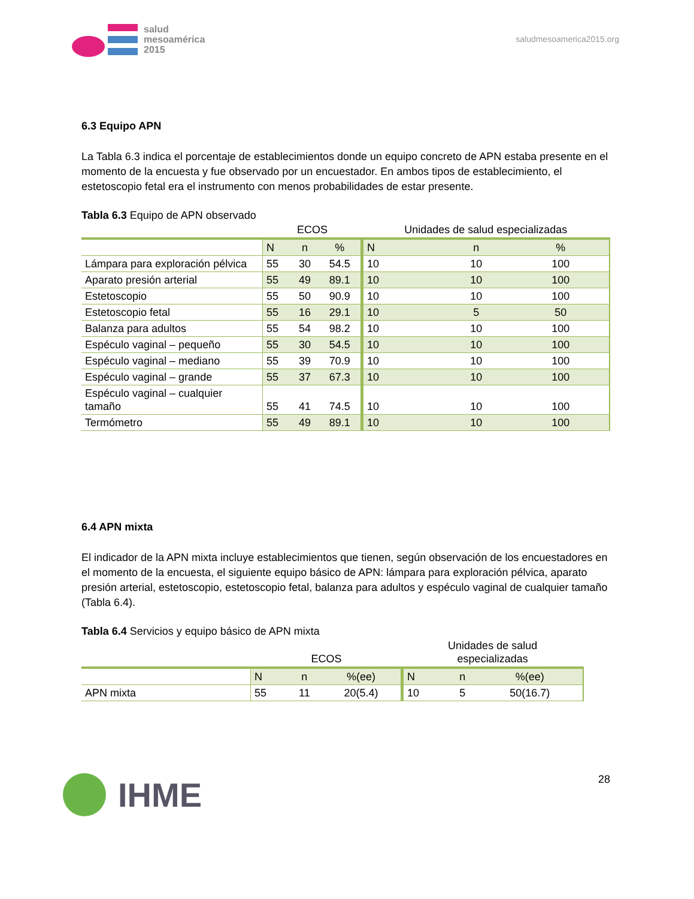salud
mesoamérica
2015
saludmesoamerica2015.org
6.3 Equipo APN
La Tabla 6.3 indica el porcentaje de establecimientos donde un equipo concreto de APN estaba presente en el momento de la encuesta y fue observado por un encuestador. En ambos tipos de establecimiento, el estetoscopio fetal era el instrumento con menos probabilidades de estar presente.
Tabla 6.3 Equipo de APN observado
| | ECOS | | | Unidades de salud especializadas | | |
| | N | n | % | N | n | % |
| Lámpara para exploración pélvica | 55 | 30 | 54.5 | 10 | 10 | 100 |
| Aparato presión arterial | 55 | 49 | 89.1 | 10 | 10 | 100 |
| Estetoscopio | 55 | 50 | 90.9 | 10 | 10 | 100 |
| Estetoscopio fetal | 55 | 16 | 29.1 | 10 | 5 | 50 |
| Balanza para adultos | 55 | 54 | 98.2 | 10 | 10 | 100 |
| Espéculo vaginal – pequeño | 55 | 30 | 54.5 | 10 | 10 | 100 |
| Espéculo vaginal – mediano | 55 | 39 | 70.9 | 10 | 10 | 100 |
| Espéculo vaginal – grande | 55 | 37 | 67.3 | 10 | 10 | 100 |
| Espéculo vaginal – cualquier tamaño | 55 | 41 | 74.5 | 10 | 10 | 100 |
| Termómetro | 55 | 49 | 89.1 | 10 | 10 | 100 |
6.4 APN mixta
El indicador de la APN mixta incluye establecimientos que tienen, según observación de los encuestadores en el momento de la encuesta, el siguiente equipo básico de APN: lámpara para exploración pélvica, aparato presión arterial, estetoscopio, estetoscopio fetal, balanza para adultos y espéculo vaginal de cualquier tamaño (Tabla 6.4).
Tabla 6.4 Servicios y equipo básico de APN mixta
| | ECOS | | | Unidades de salud especializadas | | |
| | N | n | %(ee) | N | n | %(ee) |
| APN mixta | 55 | 11 | 20(5.4) | 10 | 5 | 50(16.7) |
IHME
28